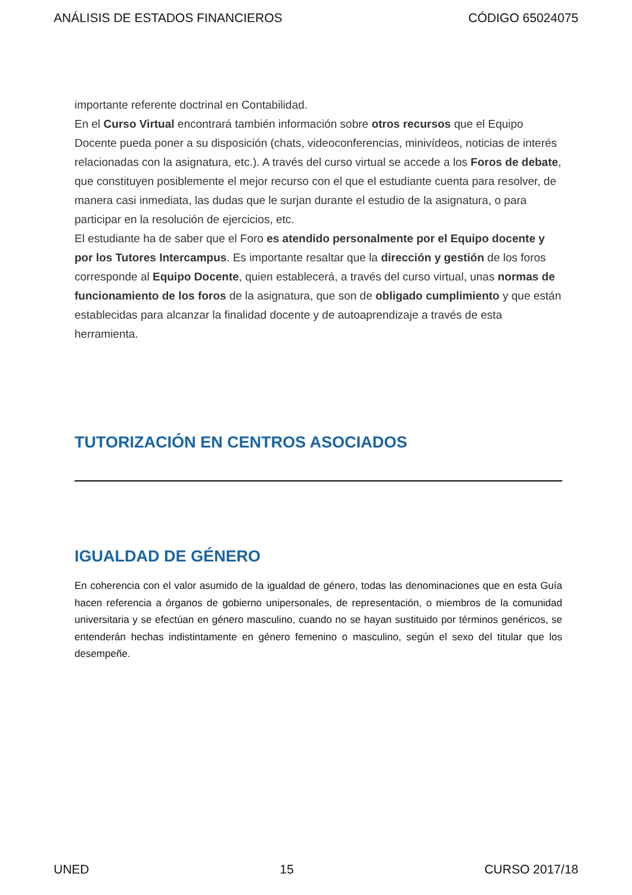ANÁLISIS DE ESTADOS FINANCIEROS CÓDIGO 65024075
importante referente doctrinal en Contabilidad.
En el Curso Virtual encontrará también información sobre otros recursos que el Equipo Docente pueda poner a su disposición (chats, videoconferencias, minivídeos, noticias de interés relacionadas con la asignatura, etc.). A través del curso virtual se accede a los Foros de debate, que constituyen posiblemente el mejor recurso con el que el estudiante cuenta para resolver, de manera casi inmediata, las dudas que le surjan durante el estudio de la asignatura, o para participar en la resolución de ejercicios, etc.
El estudiante ha de saber que el Foro es atendido personalmente por el Equipo docente y por los Tutores Intercampus. Es importante resaltar que la dirección y gestión de los foros corresponde al Equipo Docente, quien establecerá, a través del curso virtual, unas normas de funcionamiento de los foros de la asignatura, que son de obligado cumplimiento y que están establecidas para alcanzar la finalidad docente y de autoaprendizaje a través de esta herramienta.
TUTORIZACIÓN EN CENTROS ASOCIADOS
IGUALDAD DE GÉNERO
En coherencia con el valor asumido de la igualdad de género, todas las denominaciones que en esta Guía hacen referencia a órganos de gobierno unipersonales, de representación, o miembros de la comunidad universitaria y se efectúan en género masculino, cuando no se hayan sustituido por términos genéricos, se entenderán hechas indistintamente en género femenino o masculino, según el sexo del titular que los desempeñe.
UNED 15 CURSO 2017/18